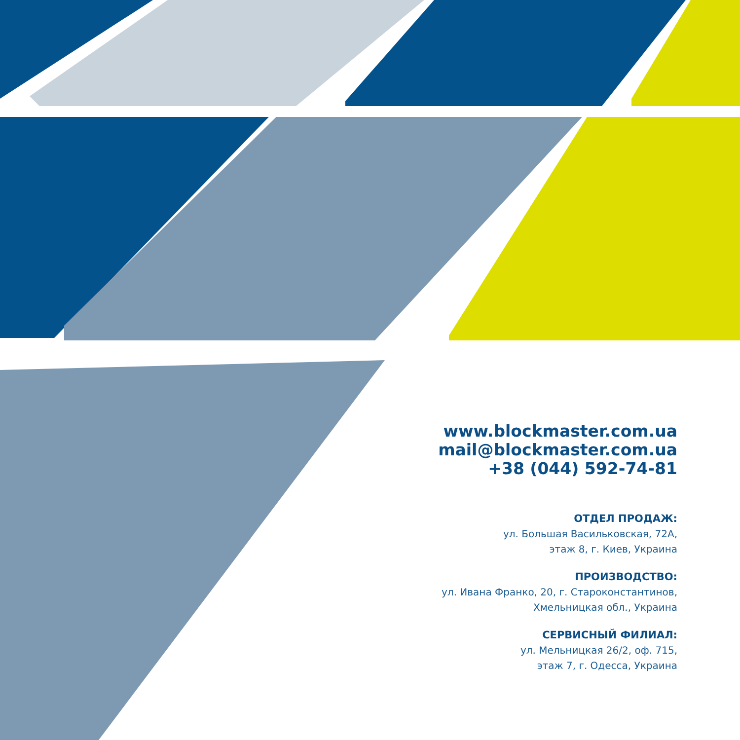www.blockmaster.com.ua
mail@blockmaster.com.ua
+38 (044) 592-74-81
ОТДЕЛ ПРОДАЖ:
ул. Большая Васильковская, 72А,
этаж 8, г. Киев, Украина
ПРОИЗВОДСТВО:
ул. Ивана Франко, 20, г. Староконстантинов,
Хмельницкая обл., Украина
СЕРВИСНЫЙ ФИЛИАЛ:
ул. Мельницкая 26/2, оф. 715,
этаж 7, г. Одесса, Украина